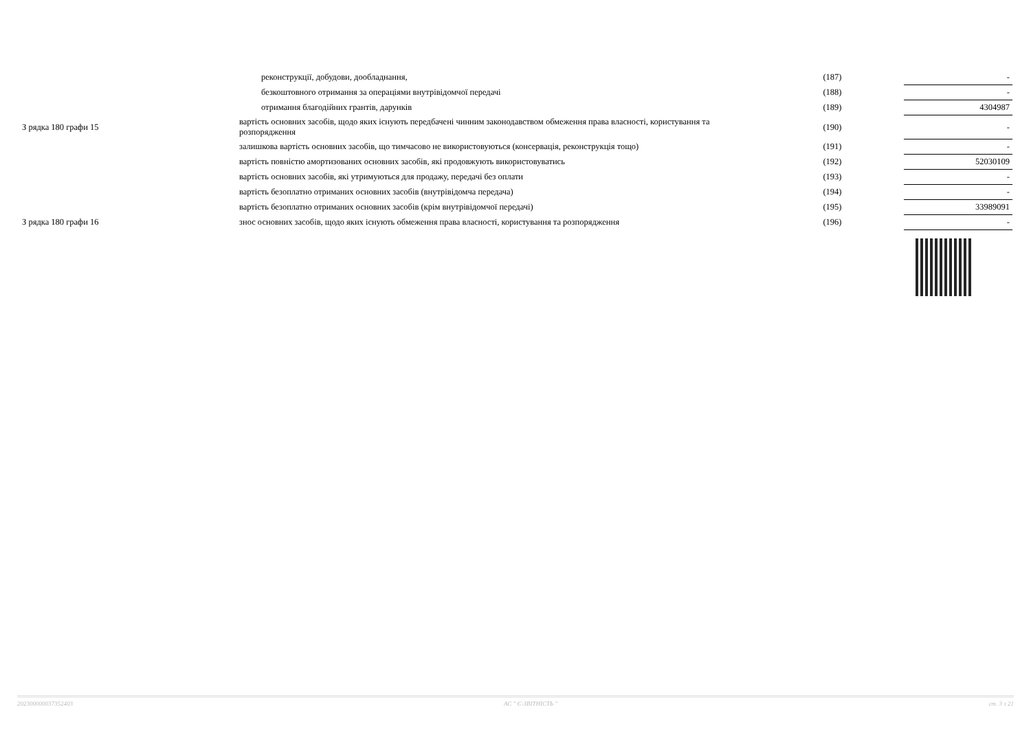| | реконструкції, добудови, дообладнання, | (187) | - |
| | безкоштовного отримання за операціями внутрівідомчої передачі | (188) | - |
| | отримання благодійних грантів, дарунків | (189) | 4304987 |
| З рядка 180 графи 15 | вартість основних засобів, щодо яких існують передбачені чинним законодавством обмеження права власності, користування та розпорядження | (190) | - |
| | залишкова вартість основних засобів, що тимчасово не використовуються (консервація, реконструкція тощо) | (191) | - |
| | вартість повністю амортизованих основних засобів, які продовжують використовуватись | (192) | 52030109 |
| | вартість основних засобів, які утримуються для продажу, передачі без оплати | (193) | - |
| | вартість безоплатно отриманих основних засобів (внутрівідомча передача) | (194) | - |
| | вартість безоплатно отриманих основних засобів (крім внутрівідомчої передачі) | (195) | 33989091 |
| З рядка 180 графи 16 | знос основних засобів, щодо яких існують обмеження права власності, користування та розпорядження | (196) | - |
202300000037352403 АС " Є-ЗВІТНІСТЬ " ст. 3 з 21